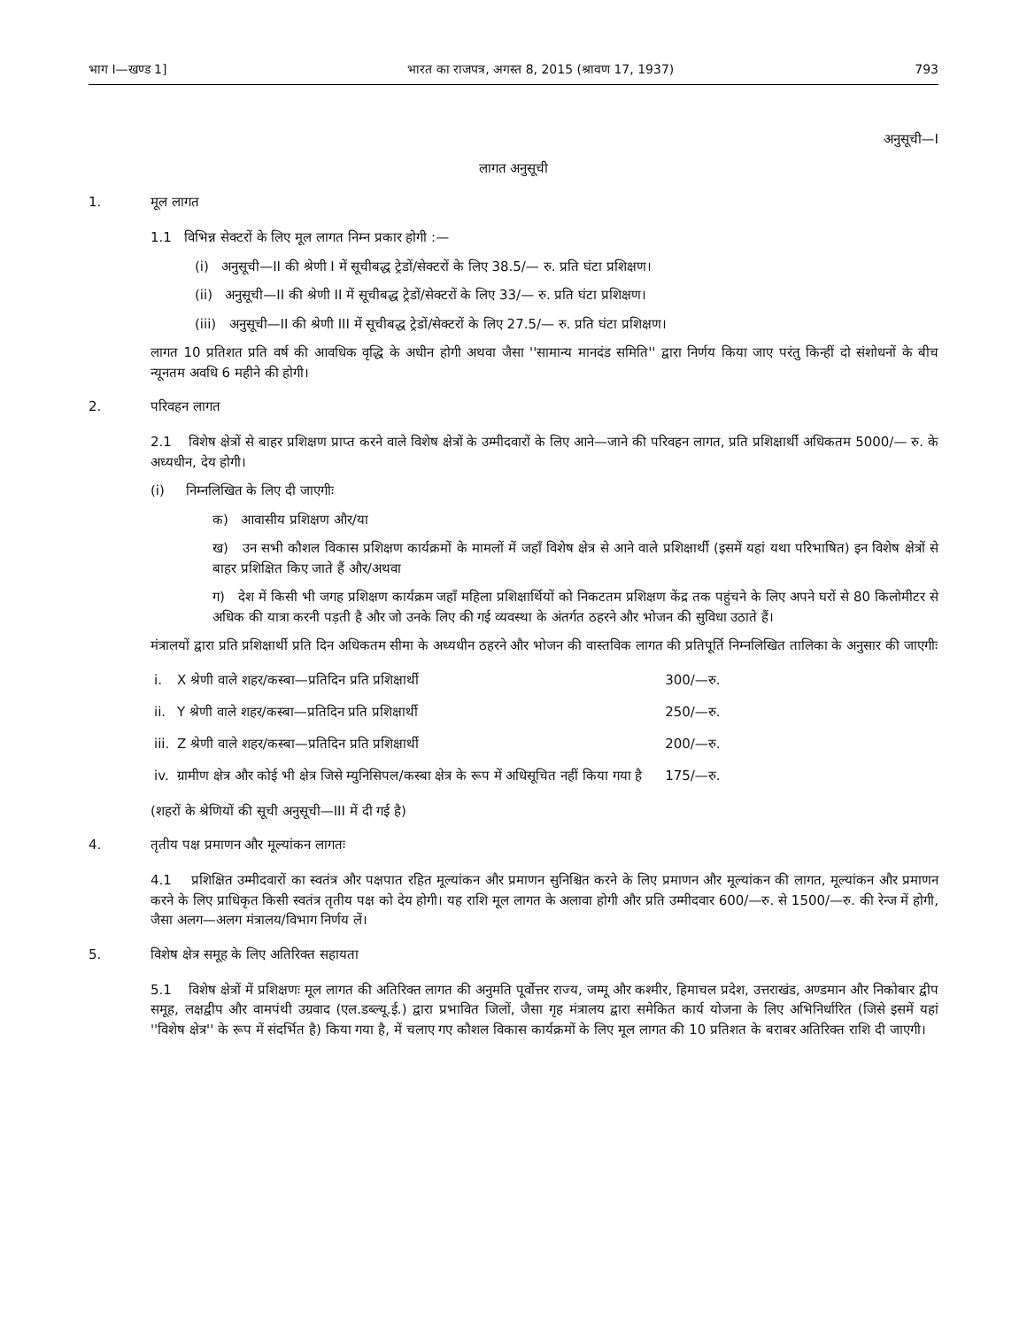भाग I—खण्ड 1] भारत का राजपत्र, अगस्त 8, 2015 (श्रावण 17, 1937) 793
अनुसूची—I
लागत अनुसूची
1. मूल लागत
1.1 विभिन्न सेक्टरों के लिए मूल लागत निम्न प्रकार होगी :—
(i) अनुसूची—II की श्रेणी I में सूचीबद्ध ट्रेडों/सेक्टरों के लिए 38.5/— रु. प्रति घंटा प्रशिक्षण।
(ii) अनुसूची—II की श्रेणी II में सूचीबद्ध ट्रेडों/सेक्टरों के लिए 33/— रु. प्रति घंटा प्रशिक्षण।
(iii) अनुसूची—II की श्रेणी III में सूचीबद्ध ट्रेडों/सेक्टरों के लिए 27.5/— रु. प्रति घंटा प्रशिक्षण।
लागत 10 प्रतिशत प्रति वर्ष की आवधिक वृद्धि के अधीन होगी अथवा जैसा ''सामान्य मानदंड समिति'' द्वारा निर्णय किया जाए परंतु किन्हीं दो संशोधनों के बीच न्यूनतम अवधि 6 महीने की होगी।
2. परिवहन लागत
2.1 विशेष क्षेत्रों से बाहर प्रशिक्षण प्राप्त करने वाले विशेष क्षेत्रों के उम्मीदवारों के लिए आने—जाने की परिवहन लागत, प्रति प्रशिक्षार्थी अधिकतम 5000/— रु. के अध्यधीन, देय होगी।
(i) निम्नलिखित के लिए दी जाएगीः
क) आवासीय प्रशिक्षण और/या
ख) उन सभी कौशल विकास प्रशिक्षण कार्यक्रमों के मामलों में जहाँ विशेष क्षेत्र से आने वाले प्रशिक्षार्थी (इसमें यहां यथा परिभाषित) इन विशेष क्षेत्रों से बाहर प्रशिक्षित किए जाते हैं और/अथवा
ग) देश में किसी भी जगह प्रशिक्षण कार्यक्रम जहाँ महिला प्रशिक्षार्थियों को निकटतम प्रशिक्षण केंद्र तक पहुंचने के लिए अपने घरों से 80 किलोमीटर से अधिक की यात्रा करनी पड़ती है और जो उनके लिए की गई व्यवस्था के अंतर्गत ठहरने और भोजन की सुविधा उठाते हैं।
मंत्रालयों द्वारा प्रति प्रशिक्षार्थी प्रति दिन अधिकतम सीमा के अध्यधीन ठहरने और भोजन की वास्तविक लागत की प्रतिपूर्ति निम्नलिखित तालिका के अनुसार की जाएगीः
| i. | X श्रेणी वाले शहर/कस्बा—प्रतिदिन प्रति प्रशिक्षार्थी | 300/—रु. |
| ii. | Y श्रेणी वाले शहर/कस्बा—प्रतिदिन प्रति प्रशिक्षार्थी | 250/—रु. |
| iii. | Z श्रेणी वाले शहर/कस्बा—प्रतिदिन प्रति प्रशिक्षार्थी | 200/—रु. |
| iv. | ग्रामीण क्षेत्र और कोई भी क्षेत्र जिसे म्युनिसिपल/कस्बा क्षेत्र के रूप में अधिसूचित नहीं किया गया है | 175/—रु. |
(शहरों के श्रेणियों की सूची अनुसूची—III में दी गई है)
4. तृतीय पक्ष प्रमाणन और मूल्यांकन लागतः
4.1 प्रशिक्षित उम्मीदवारों का स्वतंत्र और पक्षपात रहित मूल्यांकन और प्रमाणन सुनिश्चित करने के लिए प्रमाणन और मूल्यांकन की लागत, मूल्यांकन और प्रमाणन करने के लिए प्राधिकृत किसी स्वतंत्र तृतीय पक्ष को देय होगी। यह राशि मूल लागत के अलावा होगी और प्रति उम्मीदवार 600/—रु. से 1500/—रु. की रेन्ज में होगी, जैसा अलग—अलग मंत्रालय/विभाग निर्णय लें।
5. विशेष क्षेत्र समूह के लिए अतिरिक्त सहायता
5.1 विशेष क्षेत्रों में प्रशिक्षणः मूल लागत की अतिरिक्त लागत की अनुमति पूर्वोत्तर राज्य, जम्मू और कश्मीर, हिमाचल प्रदेश, उत्तराखंड, अण्डमान और निकोबार द्वीप समूह, लक्षद्वीप और वामपंथी उग्रवाद (एल.डब्ल्यू.ई.) द्वारा प्रभावित जिलों, जैसा गृह मंत्रालय द्वारा समेकित कार्य योजना के लिए अभिनिर्धारित (जिसे इसमें यहां ''विशेष क्षेत्र'' के रूप में संदर्भित है) किया गया है, में चलाए गए कौशल विकास कार्यक्रमों के लिए मूल लागत की 10 प्रतिशत के बराबर अतिरिक्त राशि दी जाएगी।